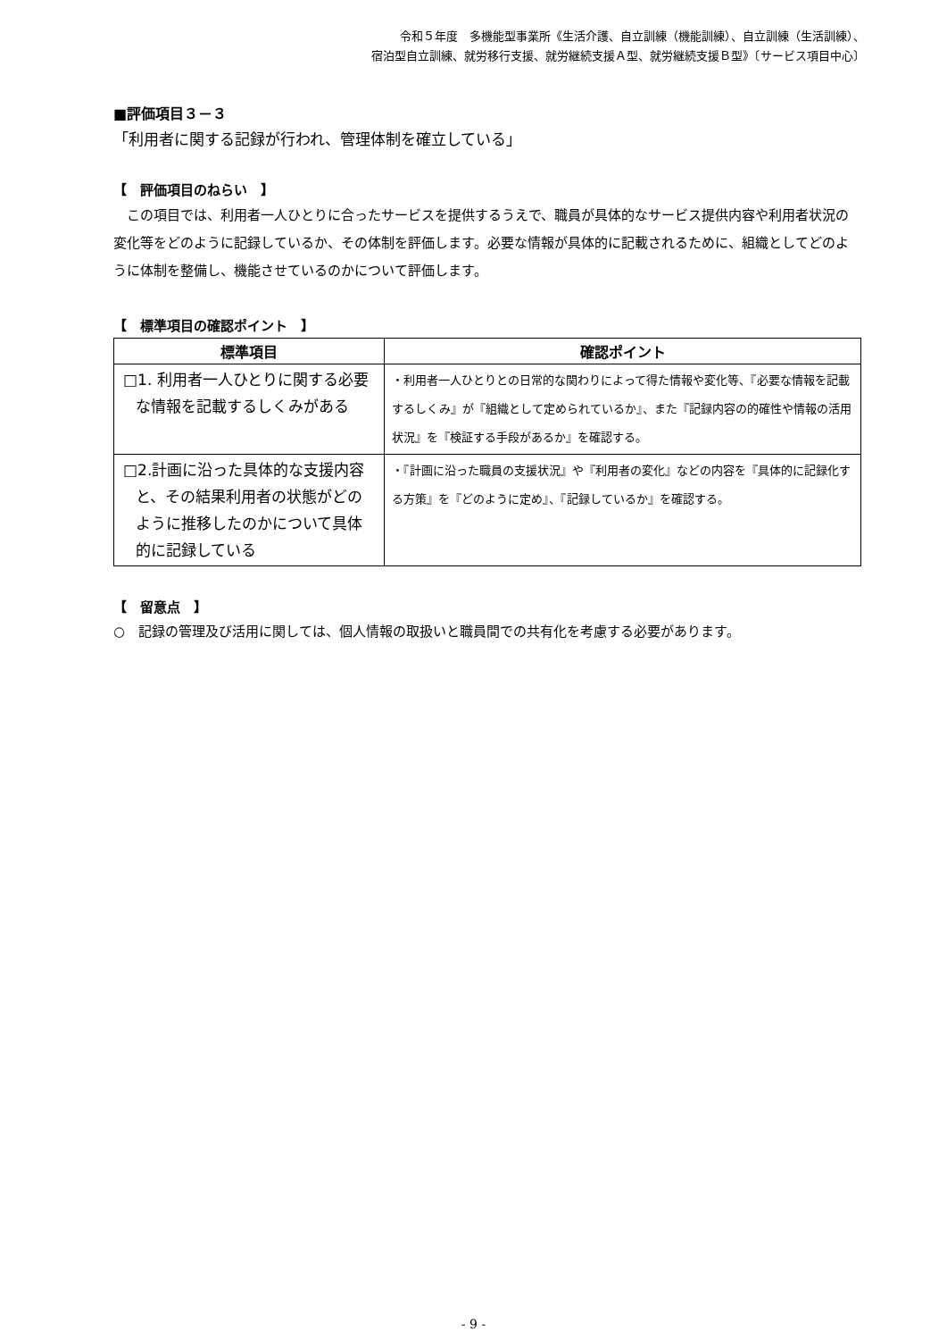令和５年度　多機能型事業所《生活介護、自立訓練（機能訓練）、自立訓練（生活訓練）、
宿泊型自立訓練、就労移行支援、就労継続支援Ａ型、就労継続支援Ｂ型》〔サービス項目中心〕
■評価項目３－３
「利用者に関する記録が行われ、管理体制を確立している」
【　評価項目のねらい　】
この項目では、利用者一人ひとりに合ったサービスを提供するうえで、職員が具体的なサービス提供内容や利用者状況の変化等をどのように記録しているか、その体制を評価します。必要な情報が具体的に記載されるために、組織としてどのように体制を整備し、機能させているのかについて評価します。
【　標準項目の確認ポイント　】
| 標準項目 | 確認ポイント |
| --- | --- |
| □1. 利用者一人ひとりに関する必要な情報を記載するしくみがある | ・利用者一人ひとりとの日常的な関わりによって得た情報や変化等、『必要な情報を記載するしくみ』が『組織として定められているか』、また『記録内容の的確性や情報の活用状況』を『検証する手段があるか』を確認する。 |
| □2.計画に沿った具体的な支援内容と、その結果利用者の状態がどのように推移したのかについて具体的に記録している | ・『計画に沿った職員の支援状況』や『利用者の変化』などの内容を『具体的に記録化する方策』を『どのように定め』、『記録しているか』を確認する。 |
【　留意点　】
○　記録の管理及び活用に関しては、個人情報の取扱いと職員間での共有化を考慮する必要があります。
- 9 -